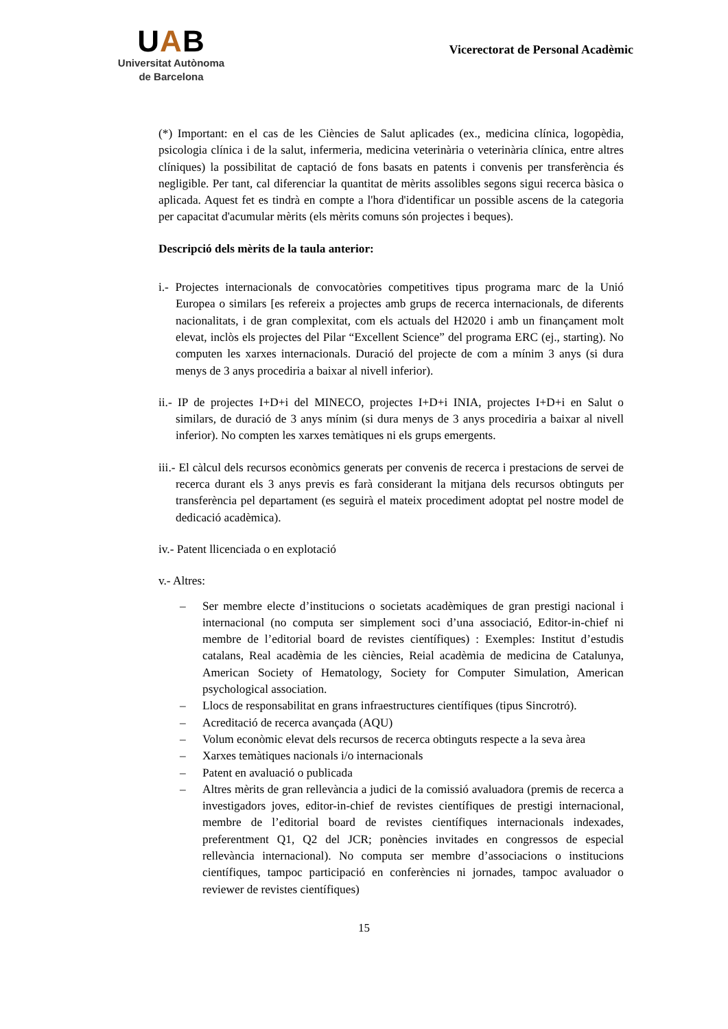UAB
Universitat Autònoma
de Barcelona
Vicerectorat de Personal Acadèmic
(*) Important: en el cas de les Ciències de Salut aplicades (ex., medicina clínica, logopèdia, psicologia clínica i de la salut, infermeria, medicina veterinària o veterinària clínica, entre altres clíniques) la possibilitat de captació de fons basats en patents i convenis per transferència és negligible. Per tant, cal diferenciar la quantitat de mèrits assolibles segons sigui recerca bàsica o aplicada. Aquest fet es tindrà en compte a l'hora d'identificar un possible ascens de la categoria per capacitat d'acumular mèrits (els mèrits comuns són projectes i beques).
Descripció dels mèrits de la taula anterior:
i.- Projectes internacionals de convocatòries competitives tipus programa marc de la Unió Europea o similars [es refereix a projectes amb grups de recerca internacionals, de diferents nacionalitats, i de gran complexitat, com els actuals del H2020 i amb un finançament molt elevat, inclòs els projectes del Pilar “Excellent Science” del programa ERC (ej., starting). No computen les xarxes internacionals. Duració del projecte de com a mínim 3 anys (si dura menys de 3 anys procediria a baixar al nivell inferior).
ii.- IP de projectes I+D+i del MINECO, projectes I+D+i INIA, projectes I+D+i en Salut o similars, de duració de 3 anys mínim (si dura menys de 3 anys procediria a baixar al nivell inferior). No compten les xarxes temàtiques ni els grups emergents.
iii.- El càlcul dels recursos econòmics generats per convenis de recerca i prestacions de servei de recerca durant els 3 anys previs es farà considerant la mitjana dels recursos obtinguts per transferència pel departament (es seguirà el mateix procediment adoptat pel nostre model de dedicació acadèmica).
iv.- Patent llicenciada o en explotació
v.- Altres:
– Ser membre electe d’institucions o societats acadèmiques de gran prestigi nacional i internacional (no computa ser simplement soci d’una associació, Editor-in-chief ni membre de l’editorial board de revistes científiques) : Exemples: Institut d’estudis catalans, Real acadèmia de les ciències, Reial acadèmia de medicina de Catalunya, American Society of Hematology, Society for Computer Simulation, American psychological association.
– Llocs de responsabilitat en grans infraestructures científiques (tipus Sincrotró).
– Acreditació de recerca avançada (AQU)
– Volum econòmic elevat dels recursos de recerca obtinguts respecte a la seva àrea
– Xarxes temàtiques nacionals i/o internacionals
– Patent en avaluació o publicada
– Altres mèrits de gran rellevància a judici de la comissió avaluadora (premis de recerca a investigadors joves, editor-in-chief de revistes científiques de prestigi internacional, membre de l’editorial board de revistes científiques internacionals indexades, preferentment Q1, Q2 del JCR; ponències invitades en congressos de especial rellevància internacional). No computa ser membre d’associacions o institucions científiques, tampoc participació en conferències ni jornades, tampoc avaluador o reviewer de revistes científiques)
15